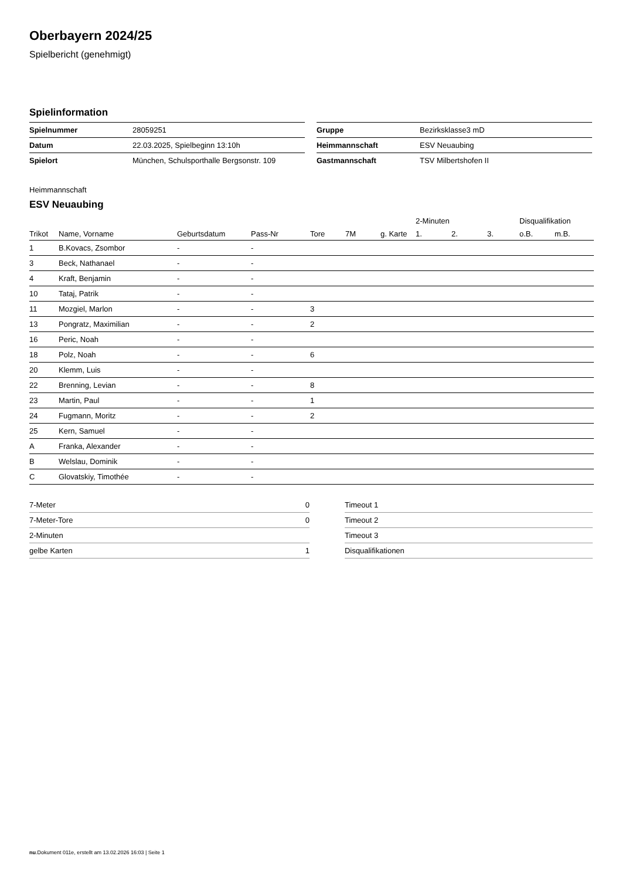Oberbayern 2024/25
Spielbericht (genehmigt)
Spielinformation
| Spielnummer | 28059251 |
| Datum | 22.03.2025, Spielbeginn 13:10h |
| Spielort | München, Schulsporthalle Bergsonstr. 109 |
| Gruppe | Bezirksklasse3 mD |
| Heimmannschaft | ESV Neuaubing |
| Gastmannschaft | TSV Milbertshofen II |
Heimmannschaft
ESV Neuaubing
| | | | | | | | 2-Minuten | | | Disqualifikation | |
| --- | --- | --- | --- | --- | --- | --- | --- | --- | --- | --- | --- |
| Trikot | Name, Vorname | Geburtsdatum | Pass-Nr | Tore | 7M | g. Karte | 1. | 2. | 3. | o.B. | m.B. |
| 1 | B.Kovacs, Zsombor | - | - | | | | | | | | |
| 3 | Beck, Nathanael | - | - | | | | | | | | |
| 4 | Kraft, Benjamin | - | - | | | | | | | | |
| 10 | Tataj, Patrik | - | - | | | | | | | | |
| 11 | Mozgiel, Marlon | - | - | 3 | | | | | | | |
| 13 | Pongratz, Maximilian | - | - | 2 | | | | | | | |
| 16 | Peric, Noah | - | - | | | | | | | | |
| 18 | Polz, Noah | - | - | 6 | | | | | | | |
| 20 | Klemm, Luis | - | - | | | | | | | | |
| 22 | Brenning, Levian | - | - | 8 | | | | | | | |
| 23 | Martin, Paul | - | - | 1 | | | | | | | |
| 24 | Fugmann, Moritz | - | - | 2 | | | | | | | |
| 25 | Kern, Samuel | - | - | | | | | | | | |
| A | Franka, Alexander | - | - | | | | | | | | |
| B | Welslau, Dominik | - | - | | | | | | | | |
| C | Glovatskiy, Timothée | - | - | | | | | | | | |
| 7-Meter | 0 |
| 7-Meter-Tore | 0 |
| 2-Minuten | |
| gelbe Karten | 1 |
| Timeout 1 |
| Timeout 2 |
| Timeout 3 |
| Disqualifikationen |
nu.Dokument 011e, erstellt am 13.02.2026 16:03 | Seite 1